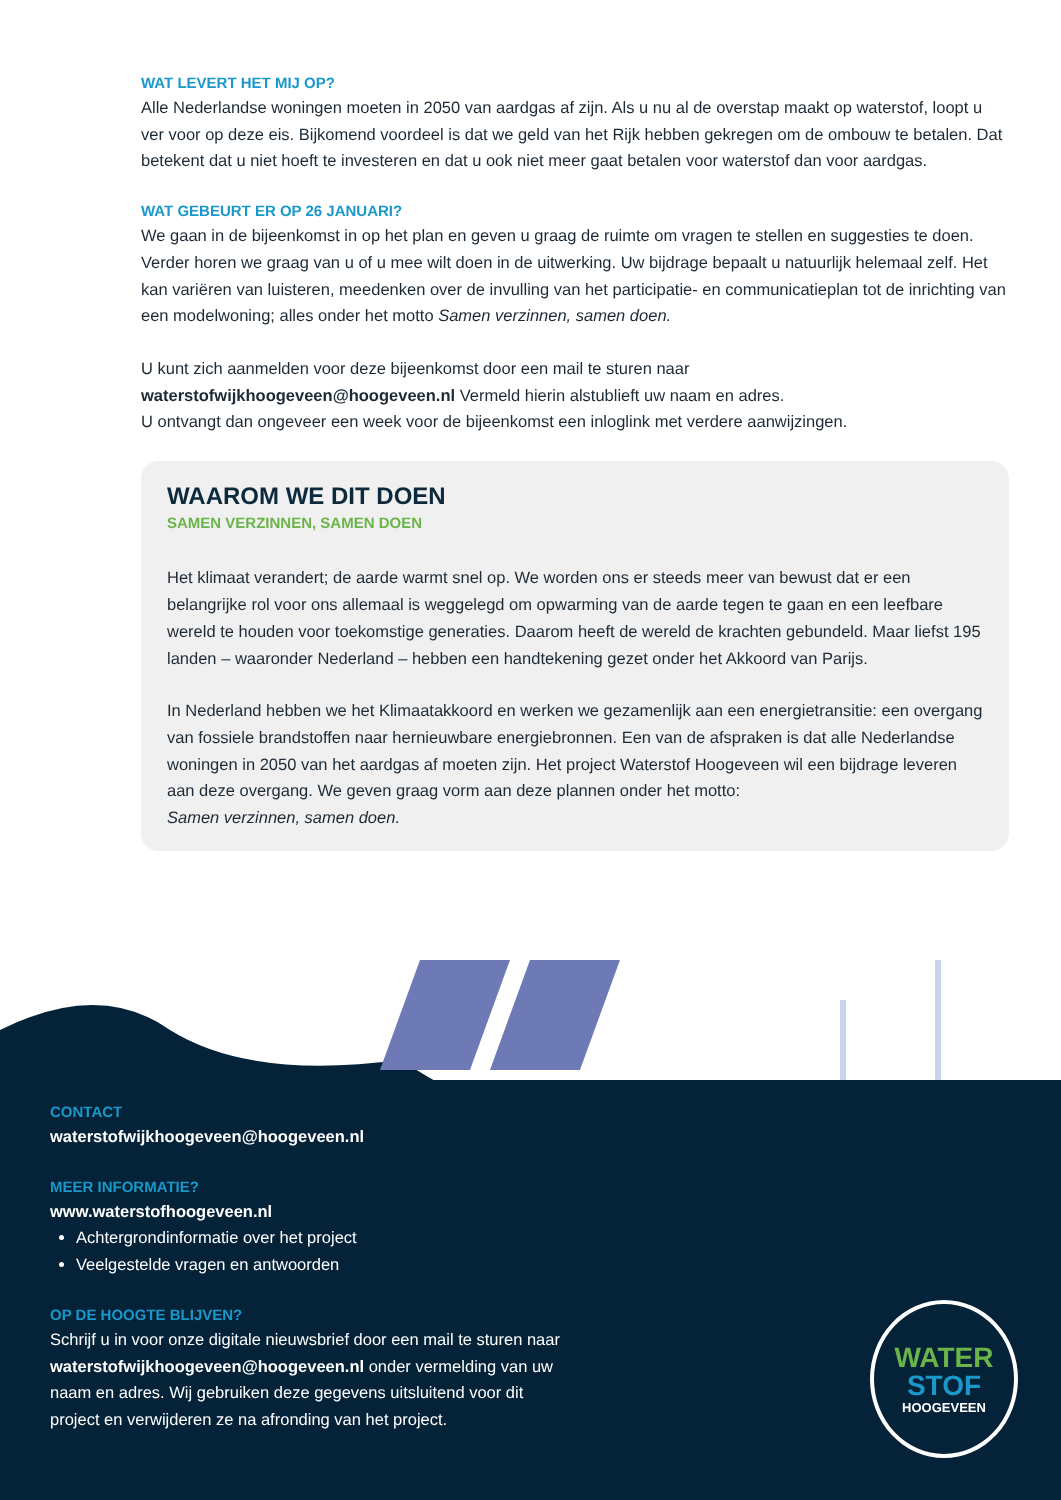WAT LEVERT HET MIJ OP?
Alle Nederlandse woningen moeten in 2050 van aardgas af zijn. Als u nu al de overstap maakt op waterstof, loopt u ver voor op deze eis. Bijkomend voordeel is dat we geld van het Rijk hebben gekregen om de ombouw te betalen. Dat betekent dat u niet hoeft te investeren en dat u ook niet meer gaat betalen voor waterstof dan voor aardgas.
WAT GEBEURT ER OP 26 JANUARI?
We gaan in de bijeenkomst in op het plan en geven u graag de ruimte om vragen te stellen en suggesties te doen. Verder horen we graag van u of u mee wilt doen in de uitwerking. Uw bijdrage bepaalt u natuurlijk helemaal zelf. Het kan variëren van luisteren, meedenken over de invulling van het participatie- en communicatieplan tot de inrichting van een modelwoning; alles onder het motto Samen verzinnen, samen doen.
U kunt zich aanmelden voor deze bijeenkomst door een mail te sturen naar
waterstofwijkhoogeveen@hoogeveen.nl Vermeld hierin alstublieft uw naam en adres.
U ontvangt dan ongeveer een week voor de bijeenkomst een inloglink met verdere aanwijzingen.
WAAROM WE DIT DOEN
SAMEN VERZINNEN, SAMEN DOEN
Het klimaat verandert; de aarde warmt snel op. We worden ons er steeds meer van bewust dat er een belangrijke rol voor ons allemaal is weggelegd om opwarming van de aarde tegen te gaan en een leefbare wereld te houden voor toekomstige generaties. Daarom heeft de wereld de krachten gebundeld. Maar liefst 195 landen – waaronder Nederland – hebben een handtekening gezet onder het Akkoord van Parijs.
In Nederland hebben we het Klimaatakkoord en werken we gezamenlijk aan een energietransitie: een overgang van fossiele brandstoffen naar hernieuwbare energiebronnen. Een van de afspraken is dat alle Nederlandse woningen in 2050 van het aardgas af moeten zijn. Het project Waterstof Hoogeveen wil een bijdrage leveren aan deze overgang. We geven graag vorm aan deze plannen onder het motto:
Samen verzinnen, samen doen.
CONTACT
waterstofwijkhoogeveen@hoogeveen.nl
MEER INFORMATIE?
www.waterstofhoogeveen.nl
Achtergrondinformatie over het project
Veelgestelde vragen en antwoorden
OP DE HOOGTE BLIJVEN?
Schrijf u in voor onze digitale nieuwsbrief door een mail te sturen naar waterstofwijkhoogeveen@hoogeveen.nl onder vermelding van uw naam en adres. Wij gebruiken deze gegevens uitsluitend voor dit project en verwijderen ze na afronding van het project.
WATER
STOF
HOOGEVEEN